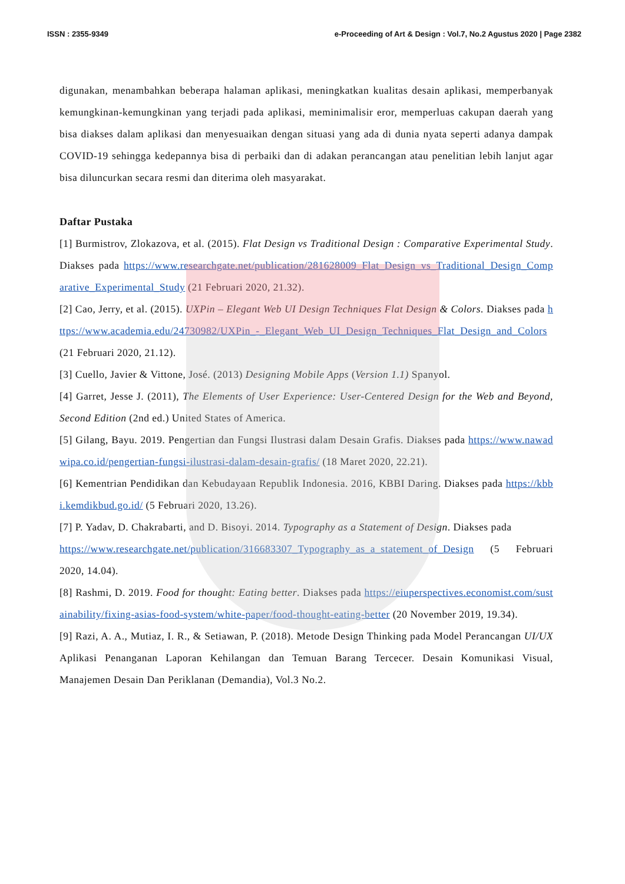ISSN : 2355-9349 e-Proceeding of Art & Design : Vol.7, No.2 Agustus 2020 | Page 2382
digunakan, menambahkan beberapa halaman aplikasi, meningkatkan kualitas desain aplikasi, memperbanyak kemungkinan-kemungkinan yang terjadi pada aplikasi, meminimalisir eror, memperluas cakupan daerah yang bisa diakses dalam aplikasi dan menyesuaikan dengan situasi yang ada di dunia nyata seperti adanya dampak COVID-19 sehingga kedepannya bisa di perbaiki dan di adakan perancangan atau penelitian lebih lanjut agar bisa diluncurkan secara resmi dan diterima oleh masyarakat.
Daftar Pustaka
[1] Burmistrov, Zlokazova, et al. (2015). Flat Design vs Traditional Design : Comparative Experimental Study. Diakses pada https://www.researchgate.net/publication/281628009_Flat_Design_vs_Traditional_Design_Comparative_Experimental_Study (21 Februari 2020, 21.32).
[2] Cao, Jerry, et al. (2015). UXPin – Elegant Web UI Design Techniques Flat Design & Colors. Diakses pada https://www.academia.edu/24730982/UXPin_-_Elegant_Web_UI_Design_Techniques_Flat_Design_and_Colors (21 Februari 2020, 21.12).
[3] Cuello, Javier & Vittone, José. (2013) Designing Mobile Apps (Version 1.1) Spanyol.
[4] Garret, Jesse J. (2011), The Elements of User Experience: User-Centered Design for the Web and Beyond, Second Edition (2nd ed.) United States of America.
[5] Gilang, Bayu. 2019. Pengertian dan Fungsi Ilustrasi dalam Desain Grafis. Diakses pada https://www.nawadwipa.co.id/pengertian-fungsi-ilustrasi-dalam-desain-grafis/ (18 Maret 2020, 22.21).
[6] Kementrian Pendidikan dan Kebudayaan Republik Indonesia. 2016, KBBI Daring. Diakses pada https://kbbi.kemdikbud.go.id/ (5 Februari 2020, 13.26).
[7] P. Yadav, D. Chakrabarti, and D. Bisoyi. 2014. Typography as a Statement of Design. Diakses pada
https://www.researchgate.net/publication/316683307_Typography_as_a_statement_of_Design (5 Februari 2020, 14.04).
[8] Rashmi, D. 2019. Food for thought: Eating better. Diakses pada https://eiuperspectives.economist.com/sustainability/fixing-asias-food-system/white-paper/food-thought-eating-better (20 November 2019, 19.34).
[9] Razi, A. A., Mutiaz, I. R., & Setiawan, P. (2018). Metode Design Thinking pada Model Perancangan UI/UX Aplikasi Penanganan Laporan Kehilangan dan Temuan Barang Tercecer. Desain Komunikasi Visual, Manajemen Desain Dan Periklanan (Demandia), Vol.3 No.2.